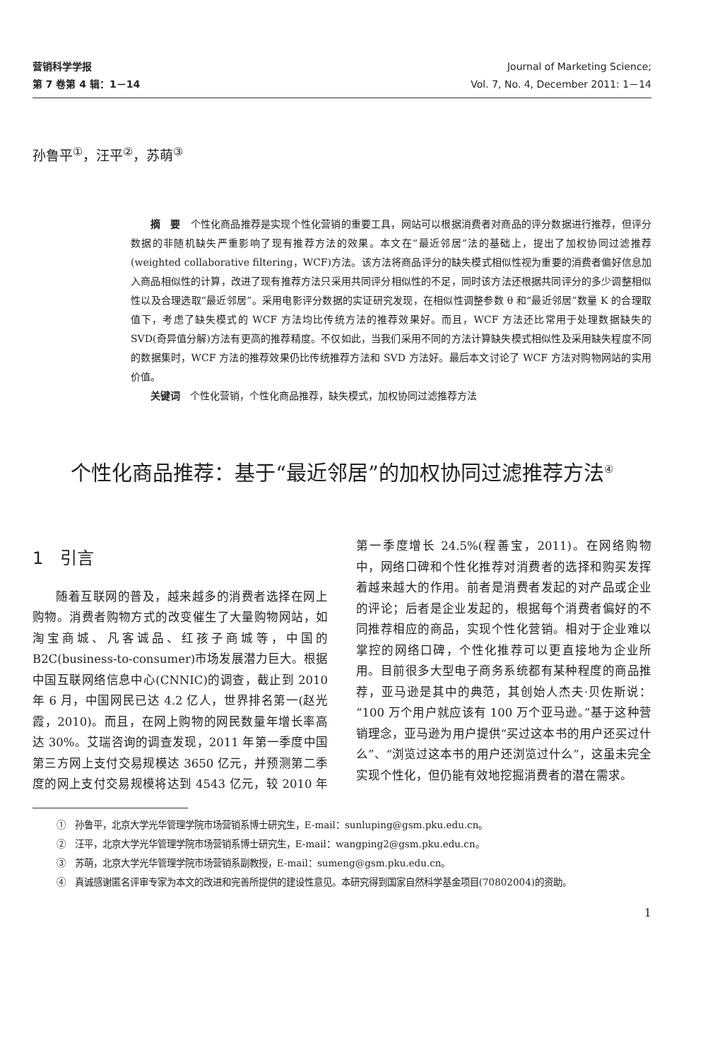营销科学学报
第 7 卷第 4 辑：1－14
Journal of Marketing Science;
Vol. 7, No. 4, December 2011: 1－14
孙鲁平<sup>①</sup>，汪平<sup>②</sup>，苏萌<sup>③</sup>
摘　要　个性化商品推荐是实现个性化营销的重要工具，网站可以根据消费者对商品的评分数据进行推荐，但评分数据的非随机缺失严重影响了现有推荐方法的效果。本文在“最近邻居”法的基础上，提出了加权协同过滤推荐(weighted collaborative filtering，WCF)方法。该方法将商品评分的缺失模式相似性视为重要的消费者偏好信息加入商品相似性的计算，改进了现有推荐方法只采用共同评分相似性的不足，同时该方法还根据共同评分的多少调整相似性以及合理选取“最近邻居”。采用电影评分数据的实证研究发现，在相似性调整参数 θ 和“最近邻居”数量 K 的合理取值下，考虑了缺失模式的 WCF 方法均比传统方法的推荐效果好。而且，WCF 方法还比常用于处理数据缺失的 SVD(奇异值分解)方法有更高的推荐精度。不仅如此，当我们采用不同的方法计算缺失模式相似性及采用缺失程度不同的数据集时，WCF 方法的推荐效果仍比传统推荐方法和 SVD 方法好。最后本文讨论了 WCF 方法对购物网站的实用价值。
关键词　个性化营销，个性化商品推荐，缺失模式，加权协同过滤推荐方法
个性化商品推荐：基于“最近邻居”的加权协同过滤推荐方法<sup>④</sup>
1　引言
随着互联网的普及，越来越多的消费者选择在网上购物。消费者购物方式的改变催生了大量购物网站，如淘宝商城、凡客诚品、红孩子商城等，中国的 B2C(business-to-consumer)市场发展潜力巨大。根据中国互联网络信息中心(CNNIC)的调查，截止到 2010 年 6 月，中国网民已达 4.2 亿人，世界排名第一(赵光霞，2010)。而且，在网上购物的网民数量年增长率高达 30%。艾瑞咨询的调查发现，2011 年第一季度中国第三方网上支付交易规模达 3650 亿元，并预测第二季度的网上支付交易规模将达到 4543 亿元，较 2010 年第一季度增长 24.5%(程善宝，2011)。在网络购物中，网络口碑和个性化推荐对消费者的选择和购买发挥着越来越大的作用。前者是消费者发起的对产品或企业的评论；后者是企业发起的，根据每个消费者偏好的不同推荐相应的商品，实现个性化营销。相对于企业难以掌控的网络口碑，个性化推荐可以更直接地为企业所用。目前很多大型电子商务系统都有某种程度的商品推荐，亚马逊是其中的典范，其创始人杰夫·贝佐斯说：“100 万个用户就应该有 100 万个亚马逊。”基于这种营销理念，亚马逊为用户提供“买过这本书的用户还买过什么”、“浏览过这本书的用户还浏览过什么”，这虽未完全实现个性化，但仍能有效地挖掘消费者的潜在需求。
①　孙鲁平，北京大学光华管理学院市场营销系博士研究生，E-mail：sunluping@gsm.pku.edu.cn。
②　汪平，北京大学光华管理学院市场营销系博士研究生，E-mail：wangping2@gsm.pku.edu.cn。
③　苏萌，北京大学光华管理学院市场营销系副教授，E-mail：sumeng@gsm.pku.edu.cn。
④　真诚感谢匿名评审专家为本文的改进和完善所提供的建设性意见。本研究得到国家自然科学基金项目(70802004)的资助。
1